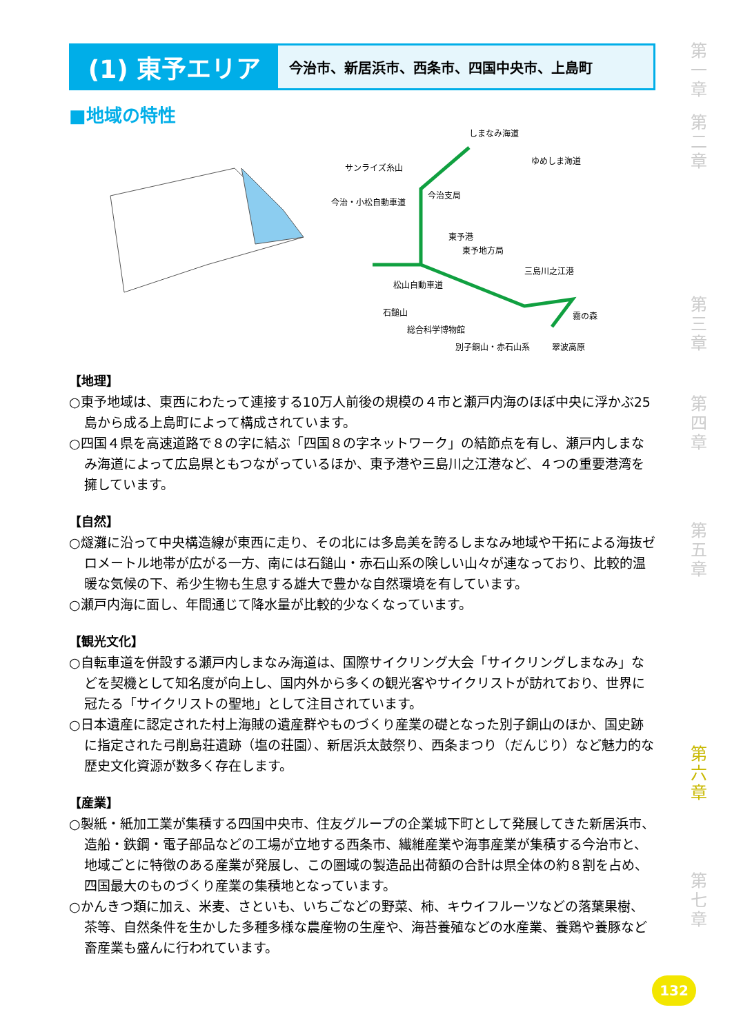(1) 東予エリア
今治市、新居浜市、西条市、四国中央市、上島町
■地域の特性
しまなみ海道
ゆめしま海道
サンライズ糸山
今治支局
今治・小松自動車道
東予港
東予地方局
三島川之江港
松山自動車道
石鎚山 霧の森
総合科学博物館
別子銅山・赤石山系 翠波高原
【地理】
○東予地域は、東西にわたって連接する10万人前後の規模の４市と瀬戸内海のほぼ中央に浮かぶ25島から成る上島町によって構成されています。
○四国４県を高速道路で８の字に結ぶ「四国８の字ネットワーク」の結節点を有し、瀬戸内しまなみ海道によって広島県ともつながっているほか、東予港や三島川之江港など、４つの重要港湾を擁しています。
【自然】
○燧灘に沿って中央構造線が東西に走り、その北には多島美を誇るしまなみ地域や干拓による海抜ゼロメートル地帯が広がる一方、南には石鎚山・赤石山系の険しい山々が連なっており、比較的温暖な気候の下、希少生物も生息する雄大で豊かな自然環境を有しています。
○瀬戸内海に面し、年間通じて降水量が比較的少なくなっています。
【観光文化】
○自転車道を併設する瀬戸内しまなみ海道は、国際サイクリング大会「サイクリングしまなみ」などを契機として知名度が向上し、国内外から多くの観光客やサイクリストが訪れており、世界に冠たる「サイクリストの聖地」として注目されています。
○日本遺産に認定された村上海賊の遺産群やものづくり産業の礎となった別子銅山のほか、国史跡に指定された弓削島荘遺跡（塩の荘園）、新居浜太鼓祭り、西条まつり（だんじり）など魅力的な歴史文化資源が数多く存在します。
【産業】
○製紙・紙加工業が集積する四国中央市、住友グループの企業城下町として発展してきた新居浜市、造船・鉄鋼・電子部品などの工場が立地する西条市、繊維産業や海事産業が集積する今治市と、地域ごとに特徴のある産業が発展し、この圏域の製造品出荷額の合計は県全体の約８割を占め、四国最大のものづくり産業の集積地となっています。
○かんきつ類に加え、米麦、さといも、いちごなどの野菜、柿、キウイフルーツなどの落葉果樹、茶等、自然条件を生かした多種多様な農産物の生産や、海苔養殖などの水産業、養鶏や養豚など畜産業も盛んに行われています。
第一章
第二章
第三章
第四章
第五章
第六章
第七章
132